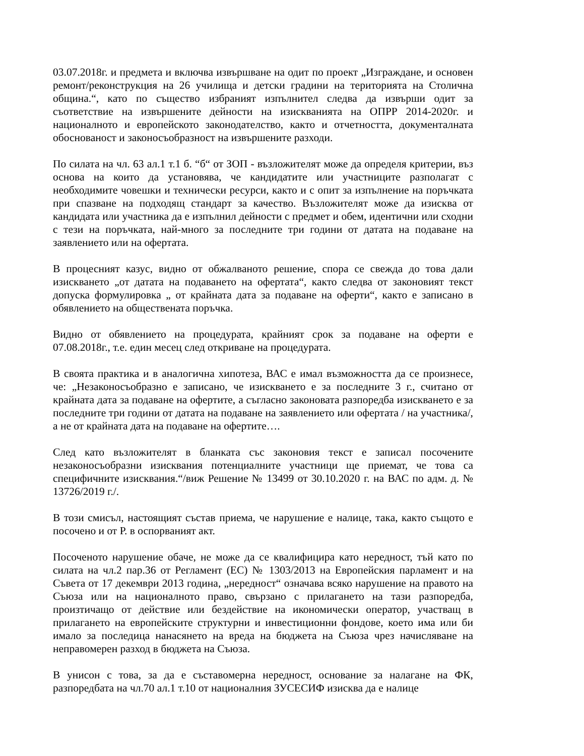03.07.2018г. и предмета и включва извършване на одит по проект „Изграждане, и основен ремонт/реконструкция на 26 училища и детски градини на територията на Столична община.“, като по същество избраният изпълнител следва да извърши одит за съответствие на извършените дейности на изискванията на ОПРР 2014-2020г. и националното и европейското законодателство, както и отчетността, документалната обоснованост и законосъобразност на извършените разходи.
По силата на чл. 63 ал.1 т.1 б. “б“ от ЗОП - възложителят може да определя критерии, въз основа на които да установява, че кандидатите или участниците разполагат с необходимите човешки и технически ресурси, както и с опит за изпълнение на поръчката при спазване на подходящ стандарт за качество. Възложителят може да изисква от кандидата или участника да е изпълнил дейности с предмет и обем, идентични или сходни с тези на поръчката, най-много за последните три години от датата на подаване на заявлението или на офертата.
В процесният казус, видно от обжалваното решение, спора се свежда до това дали изискването „от датата на подаването на офертата“, както следва от законовият текст допуска формулировка „ от крайната дата за подаване на оферти“, както е записано в обявлението на обществената поръчка.
Видно от обявлението на процедурата, крайният срок за подаване на оферти е 07.08.2018г., т.е. един месец след откриване на процедурата.
В своята практика и в аналогична хипотеза, ВАС е имал възможността да се произнесе, че: „Незаконосъобразно е записано, че изискването е за последните 3 г., считано от крайната дата за подаване на офертите, а съгласно законовата разпоредба изискването е за последните три години от датата на подаване на заявлението или офертата / на участника/, а не от крайната дата на подаване на офертите….
След като възложителят в бланката със законовия текст е записал посочените незаконосъобразни изисквания потенциалните участници ще приемат, че това са специфичните изисквания.“/виж Решение № 13499 от 30.10.2020 г. на ВАС по адм. д. № 13726/2019 г./.
В този смисъл, настоящият състав приема, че нарушение е налице, така, както същото е посочено и от Р. в оспорваният акт.
Посоченото нарушение обаче, не може да се квалифицира като нередност, тъй като по силата на чл.2 пар.36 от Регламент (ЕС) № 1303/2013 на Европейския парламент и на Съвета от 17 декември 2013 година, „нередност“ означава всяко нарушение на правото на Съюза или на националното право, свързано с прилагането на тази разпоредба, произтичащо от действие или бездействие на икономически оператор, участващ в прилагането на европейските структурни и инвестиционни фондове, което има или би имало за последица нанасянето на вреда на бюджета на Съюза чрез начисляване на неправомерен разход в бюджета на Съюза.
В унисон с това, за да е съставомерна нередност, основание за налагане на ФК, разпоредбата на чл.70 ал.1 т.10 от националния ЗУСЕСИФ изисква да е налице